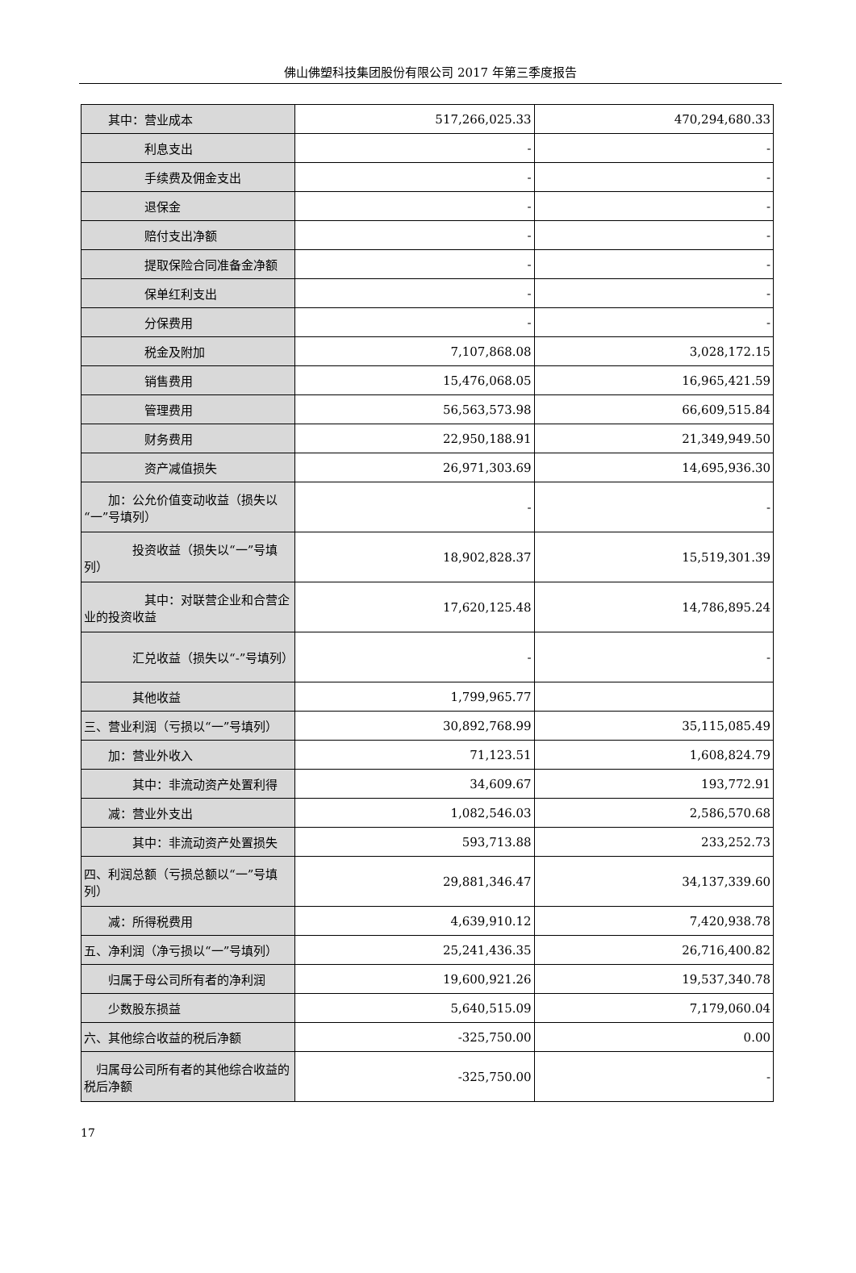佛山佛塑科技集团股份有限公司 2017 年第三季度报告
| 其中：营业成本 | 517,266,025.33 | 470,294,680.33 |
| 利息支出 | - | - |
| 手续费及佣金支出 | - | - |
| 退保金 | - | - |
| 赔付支出净额 | - | - |
| 提取保险合同准备金净额 | - | - |
| 保单红利支出 | - | - |
| 分保费用 | - | - |
| 税金及附加 | 7,107,868.08 | 3,028,172.15 |
| 销售费用 | 15,476,068.05 | 16,965,421.59 |
| 管理费用 | 56,563,573.98 | 66,609,515.84 |
| 财务费用 | 22,950,188.91 | 21,349,949.50 |
| 资产减值损失 | 26,971,303.69 | 14,695,936.30 |
| 加：公允价值变动收益（损失以“一”号填列） | - | - |
| 投资收益（损失以“一”号填列） | 18,902,828.37 | 15,519,301.39 |
| 其中：对联营企业和合营企业的投资收益 | 17,620,125.48 | 14,786,895.24 |
| 汇兑收益（损失以“-”号填列） | - | - |
| 其他收益 | 1,799,965.77 | |
| 三、营业利润（亏损以“一”号填列） | 30,892,768.99 | 35,115,085.49 |
| 加：营业外收入 | 71,123.51 | 1,608,824.79 |
| 其中：非流动资产处置利得 | 34,609.67 | 193,772.91 |
| 减：营业外支出 | 1,082,546.03 | 2,586,570.68 |
| 其中：非流动资产处置损失 | 593,713.88 | 233,252.73 |
| 四、利润总额（亏损总额以“一”号填列） | 29,881,346.47 | 34,137,339.60 |
| 减：所得税费用 | 4,639,910.12 | 7,420,938.78 |
| 五、净利润（净亏损以“一”号填列） | 25,241,436.35 | 26,716,400.82 |
| 归属于母公司所有者的净利润 | 19,600,921.26 | 19,537,340.78 |
| 少数股东损益 | 5,640,515.09 | 7,179,060.04 |
| 六、其他综合收益的税后净额 | -325,750.00 | 0.00 |
| 归属母公司所有者的其他综合收益的税后净额 | -325,750.00 | - |
17